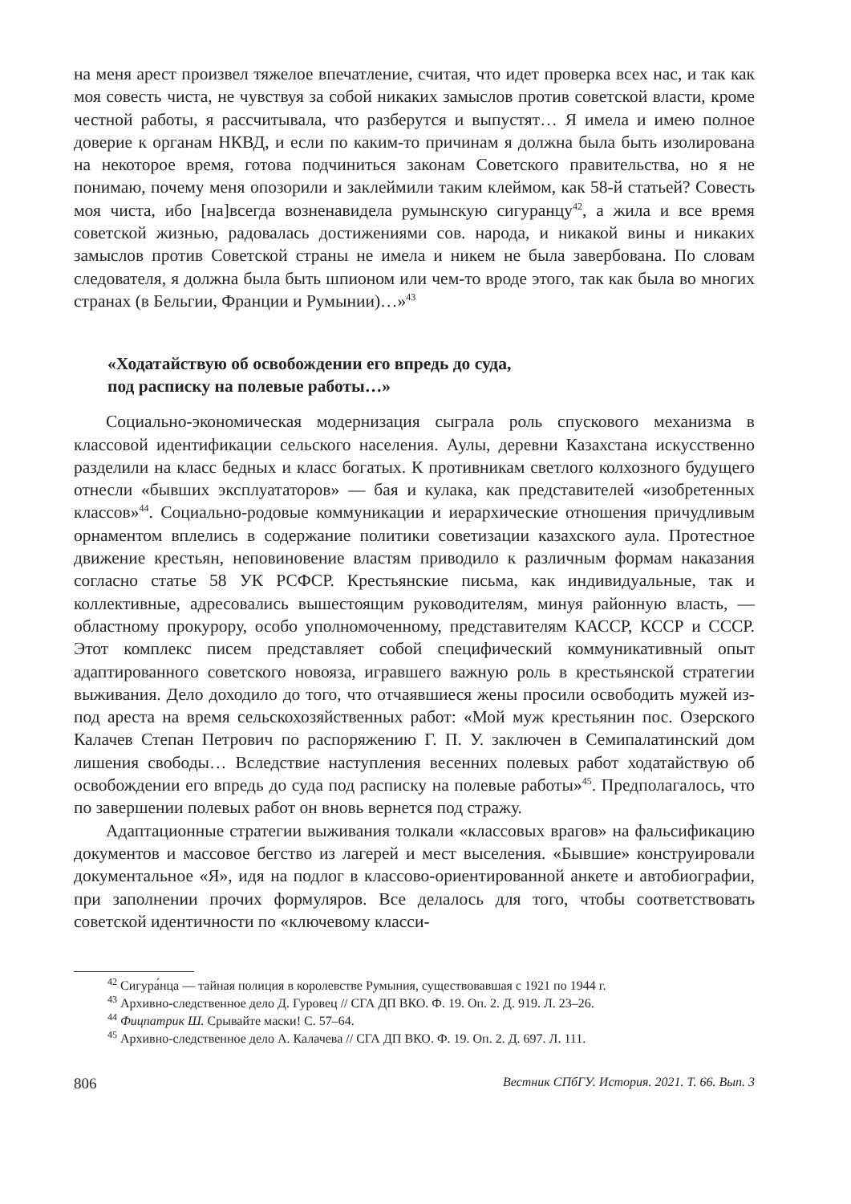на меня арест произвел тяжелое впечатление, считая, что идет проверка всех нас, и так как моя совесть чиста, не чувствуя за собой никаких замыслов против советской власти, кроме честной работы, я рассчитывала, что разберутся и выпустят… Я имела и имею полное доверие к органам НКВД, и если по каким-то причинам я должна была быть изолирована на некоторое время, готова подчиниться законам Советского правительства, но я не понимаю, почему меня опозорили и заклеймили таким клеймом, как 58-й статьей? Совесть моя чиста, ибо [на]всегда возненавидела румынскую сигуранцу<sup>42</sup>, а жила и все время советской жизнью, радовалась достижениями сов. народа, и никакой вины и никаких замыслов против Советской страны не имела и никем не была завербована. По словам следователя, я должна была быть шпионом или чем-то вроде этого, так как была во многих странах (в Бельгии, Франции и Румынии)…»<sup>43</sup>
«Ходатайствую об освобождении его впредь до суда,
под расписку на полевые работы…»
Социально-экономическая модернизация сыграла роль спускового механизма в классовой идентификации сельского населения. Аулы, деревни Казахстана искусственно разделили на класс бедных и класс богатых. К противникам светлого колхозного будущего отнесли «бывших эксплуататоров» — бая и кулака, как представителей «изобретенных классов»<sup>44</sup>. Социально-родовые коммуникации и иерархические отношения причудливым орнаментом вплелись в содержание политики советизации казахского аула. Протестное движение крестьян, неповиновение властям приводило к различным формам наказания согласно статье 58 УК РСФСР. Крестьянские письма, как индивидуальные, так и коллективные, адресовались вышестоящим руководителям, минуя районную власть, — областному прокурору, особо уполномоченному, представителям КАССР, КССР и СССР. Этот комплекс писем представляет собой специфический коммуникативный опыт адаптированного советского новояза, игравшего важную роль в крестьянской стратегии выживания. Дело доходило до того, что отчаявшиеся жены просили освободить мужей из-под ареста на время сельскохозяйственных работ: «Мой муж крестьянин пос. Озерского Калачев Степан Петрович по распоряжению Г. П. У. заключен в Семипалатинский дом лишения свободы… Вследствие наступления весенних полевых работ ходатайствую об освобождении его впредь до суда под расписку на полевые работы»<sup>45</sup>. Предполагалось, что по завершении полевых работ он вновь вернется под стражу.
Адаптационные стратегии выживания толкали «классовых врагов» на фальсификацию документов и массовое бегство из лагерей и мест выселения. «Бывшие» конструировали документальное «Я», идя на подлог в классово-ориентированной анкете и автобиографии, при заполнении прочих формуляров. Все делалось для того, чтобы соответствовать советской идентичности по «ключевому класси-
<sup>42</sup> Сигура́нца — тайная полиция в королевстве Румыния, существовавшая с 1921 по 1944 г.
<sup>43</sup> Архивно-следственное дело Д. Гуровец // СГА ДП ВКО. Ф. 19. Оп. 2. Д. 919. Л. 23–26.
<sup>44</sup> Фицпатрик Ш. Срывайте маски! С. 57–64.
<sup>45</sup> Архивно-следственное дело А. Калачева // СГА ДП ВКО. Ф. 19. Оп. 2. Д. 697. Л. 111.
806 Вестник СПбГУ. История. 2021. Т. 66. Вып. 3